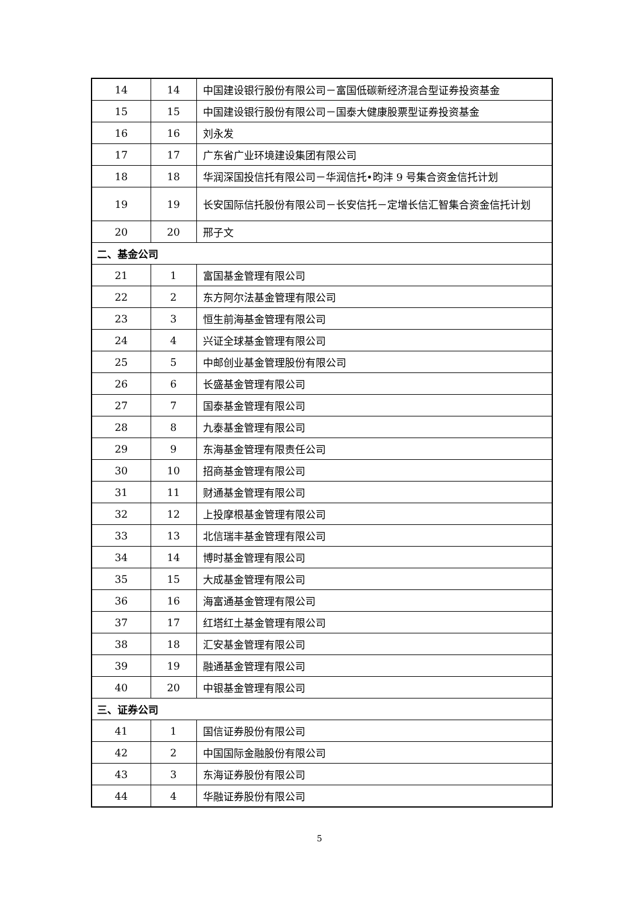| 14 | 14 | 中国建设银行股份有限公司－富国低碳新经济混合型证券投资基金 |
| 15 | 15 | 中国建设银行股份有限公司－国泰大健康股票型证券投资基金 |
| 16 | 16 | 刘永发 |
| 17 | 17 | 广东省广业环境建设集团有限公司 |
| 18 | 18 | 华润深国投信托有限公司－华润信托•昀沣 9 号集合资金信托计划 |
| 19 | 19 | 长安国际信托股份有限公司－长安信托－定增长信汇智集合资金信托计划 |
| 20 | 20 | 邢子文 |
| 二、基金公司 | | |
| 21 | 1 | 富国基金管理有限公司 |
| 22 | 2 | 东方阿尔法基金管理有限公司 |
| 23 | 3 | 恒生前海基金管理有限公司 |
| 24 | 4 | 兴证全球基金管理有限公司 |
| 25 | 5 | 中邮创业基金管理股份有限公司 |
| 26 | 6 | 长盛基金管理有限公司 |
| 27 | 7 | 国泰基金管理有限公司 |
| 28 | 8 | 九泰基金管理有限公司 |
| 29 | 9 | 东海基金管理有限责任公司 |
| 30 | 10 | 招商基金管理有限公司 |
| 31 | 11 | 财通基金管理有限公司 |
| 32 | 12 | 上投摩根基金管理有限公司 |
| 33 | 13 | 北信瑞丰基金管理有限公司 |
| 34 | 14 | 博时基金管理有限公司 |
| 35 | 15 | 大成基金管理有限公司 |
| 36 | 16 | 海富通基金管理有限公司 |
| 37 | 17 | 红塔红土基金管理有限公司 |
| 38 | 18 | 汇安基金管理有限公司 |
| 39 | 19 | 融通基金管理有限公司 |
| 40 | 20 | 中银基金管理有限公司 |
| 三、证券公司 | | |
| 41 | 1 | 国信证券股份有限公司 |
| 42 | 2 | 中国国际金融股份有限公司 |
| 43 | 3 | 东海证券股份有限公司 |
| 44 | 4 | 华融证券股份有限公司 |
5